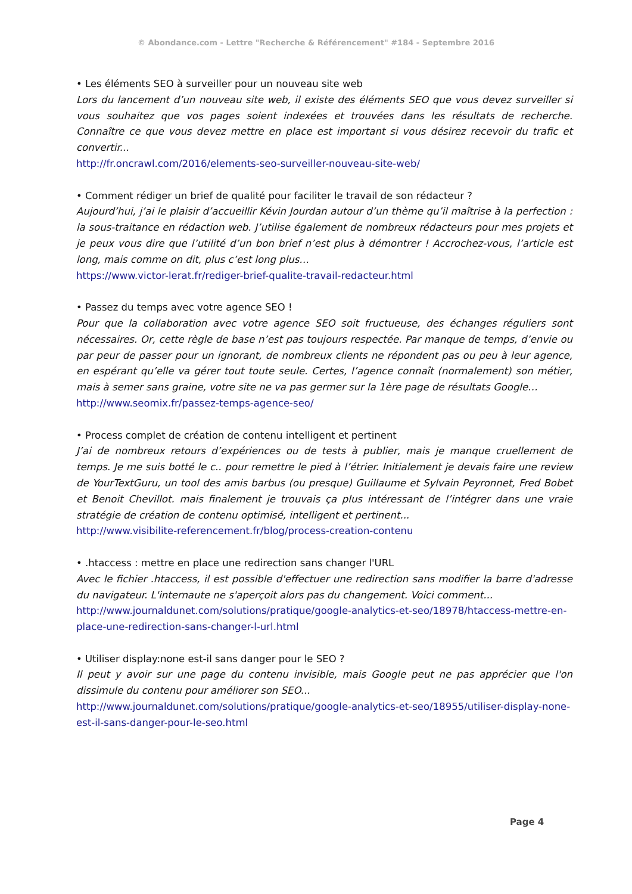© Abondance.com - Lettre "Recherche & Référencement" #184 - Septembre 2016
• Les éléments SEO à surveiller pour un nouveau site web
Lors du lancement d’un nouveau site web, il existe des éléments SEO que vous devez surveiller si vous souhaitez que vos pages soient indexées et trouvées dans les résultats de recherche. Connaître ce que vous devez mettre en place est important si vous désirez recevoir du trafic et convertir...
http://fr.oncrawl.com/2016/elements-seo-surveiller-nouveau-site-web/
• Comment rédiger un brief de qualité pour faciliter le travail de son rédacteur ?
Aujourd’hui, j’ai le plaisir d’accueillir Kévin Jourdan autour d’un thème qu’il maîtrise à la perfection : la sous-traitance en rédaction web. J’utilise également de nombreux rédacteurs pour mes projets et je peux vous dire que l’utilité d’un bon brief n’est plus à démontrer ! Accrochez-vous, l’article est long, mais comme on dit, plus c’est long plus…
https://www.victor-lerat.fr/rediger-brief-qualite-travail-redacteur.html
• Passez du temps avec votre agence SEO !
Pour que la collaboration avec votre agence SEO soit fructueuse, des échanges réguliers sont nécessaires. Or, cette règle de base n’est pas toujours respectée. Par manque de temps, d’envie ou par peur de passer pour un ignorant, de nombreux clients ne répondent pas ou peu à leur agence, en espérant qu’elle va gérer tout toute seule. Certes, l’agence connaît (normalement) son métier, mais à semer sans graine, votre site ne va pas germer sur la 1ère page de résultats Google…
http://www.seomix.fr/passez-temps-agence-seo/
• Process complet de création de contenu intelligent et pertinent
J’ai de nombreux retours d’expériences ou de tests à publier, mais je manque cruellement de temps. Je me suis botté le c.. pour remettre le pied à l’étrier. Initialement je devais faire une review de YourTextGuru, un tool des amis barbus (ou presque) Guillaume et Sylvain Peyronnet, Fred Bobet et Benoit Chevillot. mais finalement je trouvais ça plus intéressant de l’intégrer dans une vraie stratégie de création de contenu optimisé, intelligent et pertinent...
http://www.visibilite-referencement.fr/blog/process-creation-contenu
• .htaccess : mettre en place une redirection sans changer l'URL
Avec le fichier .htaccess, il est possible d'effectuer une redirection sans modifier la barre d'adresse du navigateur. L'internaute ne s'aperçoit alors pas du changement. Voici comment...
http://www.journaldunet.com/solutions/pratique/google-analytics-et-seo/18978/htaccess-mettre-en-place-une-redirection-sans-changer-l-url.html
• Utiliser display:none est-il sans danger pour le SEO ?
Il peut y avoir sur une page du contenu invisible, mais Google peut ne pas apprécier que l'on dissimule du contenu pour améliorer son SEO...
http://www.journaldunet.com/solutions/pratique/google-analytics-et-seo/18955/utiliser-display-none-est-il-sans-danger-pour-le-seo.html
Page 4